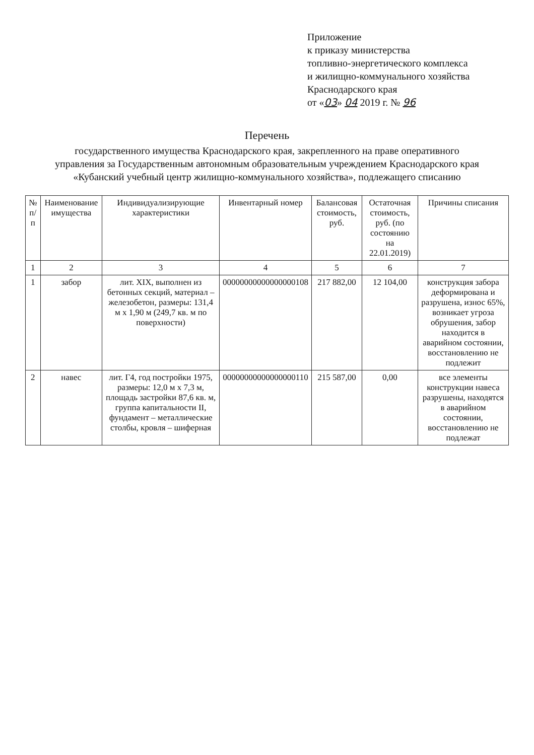Приложение
к приказу министерства
топливно-энергетического комплекса
и жилищно-коммунального хозяйства
Краснодарского края
от «03» 04 2019 г. № 96
Перечень
государственного имущества Краснодарского края, закрепленного на праве оперативного
управления за Государственным автономным образовательным учреждением Краснодарского края
«Кубанский учебный центр жилищно-коммунального хозяйства», подлежащего списанию
| № п/п | Наименование имущества | Индивидуализирующие характеристики | Инвентарный номер | Балансовая стоимость, руб. | Остаточная стоимость, руб. (по состоянию на 22.01.2019) | Причины списания |
| --- | --- | --- | --- | --- | --- | --- |
| 1 | 2 | 3 | 4 | 5 | 6 | 7 |
| 1 | забор | лит. XIX, выполнен из бетонных секций, материал – железобетон, размеры: 131,4 м x 1,90 м (249,7 кв. м по поверхности) | 00000000000000000108 | 217 882,00 | 12 104,00 | конструкция забора деформирована и разрушена, износ 65%, возникает угроза обрушения, забор находится в аварийном состоянии, восстановлению не подлежит |
| 2 | навес | лит. Г4, год постройки 1975, размеры: 12,0 м x 7,3 м, площадь застройки 87,6 кв. м, группа капитальности II, фундамент – металлические столбы, кровля – шиферная | 00000000000000000110 | 215 587,00 | 0,00 | все элементы конструкции навеса разрушены, находятся в аварийном состоянии, восстановлению не подлежат |